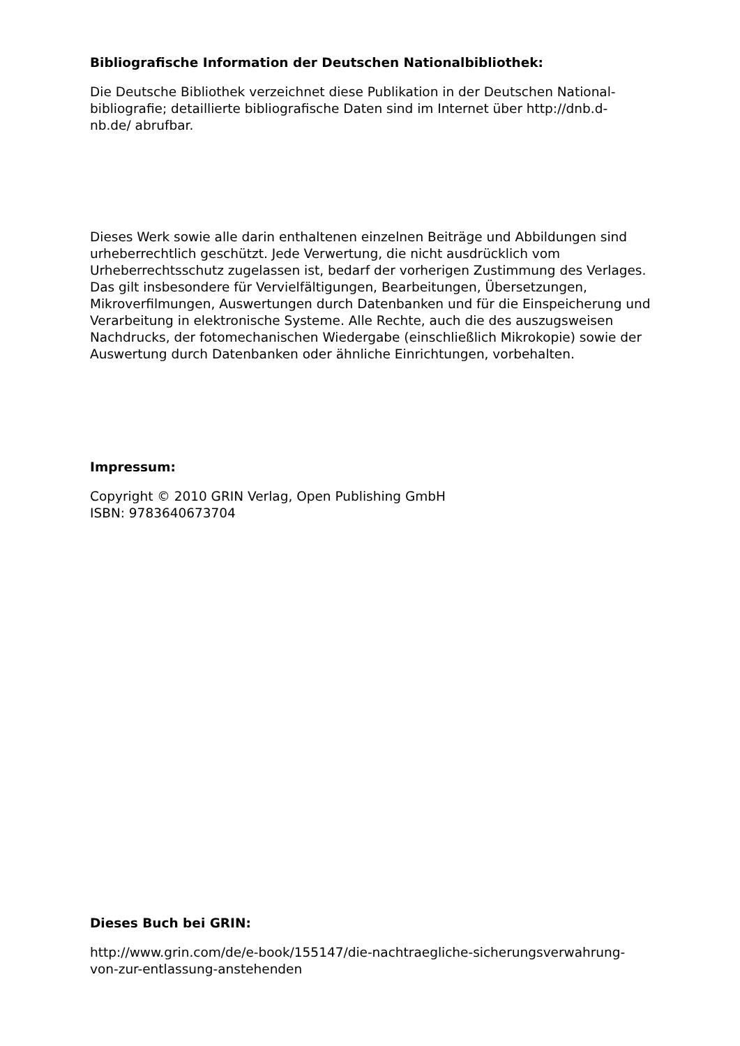Bibliografische Information der Deutschen Nationalbibliothek:
Die Deutsche Bibliothek verzeichnet diese Publikation in der Deutschen National-
bibliografie; detaillierte bibliografische Daten sind im Internet über http://dnb.d-
nb.de/ abrufbar.
Dieses Werk sowie alle darin enthaltenen einzelnen Beiträge und Abbildungen sind urheberrechtlich geschützt. Jede Verwertung, die nicht ausdrücklich vom Urheberrechtsschutz zugelassen ist, bedarf der vorherigen Zustimmung des Verlages. Das gilt insbesondere für Vervielfältigungen, Bearbeitungen, Übersetzungen, Mikroverfilmungen, Auswertungen durch Datenbanken und für die Einspeicherung und Verarbeitung in elektronische Systeme. Alle Rechte, auch die des auszugsweisen Nachdrucks, der fotomechanischen Wiedergabe (einschließlich Mikrokopie) sowie der Auswertung durch Datenbanken oder ähnliche Einrichtungen, vorbehalten.
Impressum:
Copyright © 2010 GRIN Verlag, Open Publishing GmbH
ISBN: 9783640673704
Dieses Buch bei GRIN:
http://www.grin.com/de/e-book/155147/die-nachtraegliche-sicherungsverwahrung-
von-zur-entlassung-anstehenden